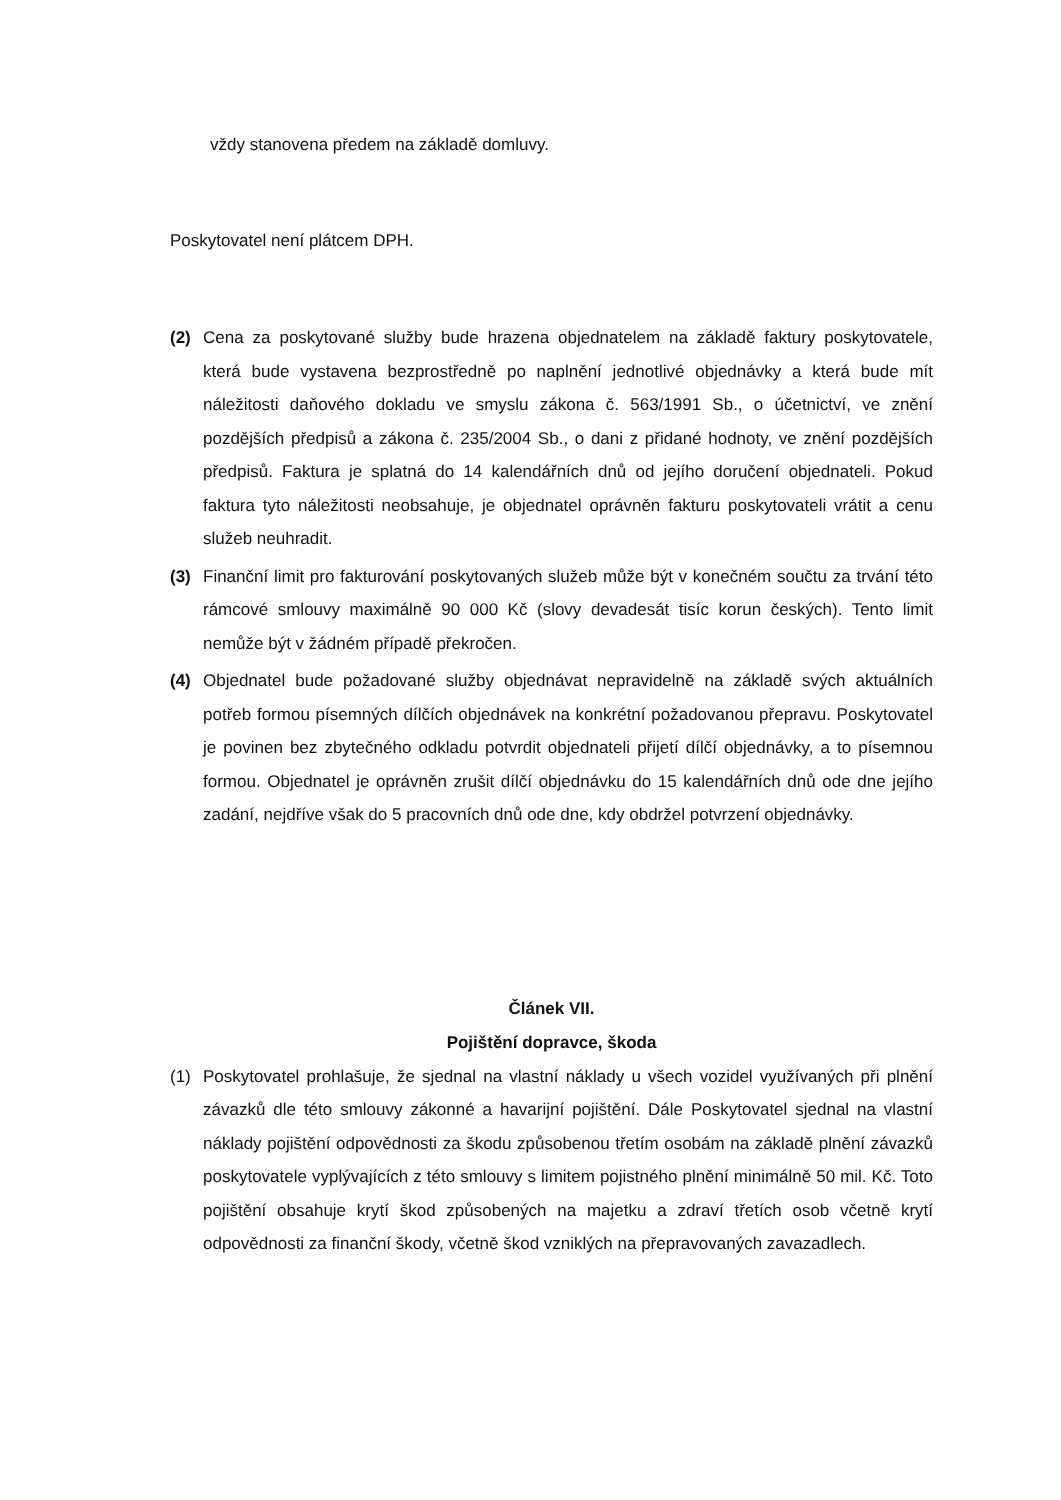vždy stanovena předem na základě domluvy.
Poskytovatel není plátcem DPH.
(2) Cena za poskytované služby bude hrazena objednatelem na základě faktury poskytovatele, která bude vystavena bezprostředně po naplnění jednotlivé objednávky a která bude mít náležitosti daňového dokladu ve smyslu zákona č. 563/1991 Sb., o účetnictví, ve znění pozdějších předpisů a zákona č. 235/2004 Sb., o dani z přidané hodnoty, ve znění pozdějších předpisů. Faktura je splatná do 14 kalendářních dnů od jejího doručení objednateli. Pokud faktura tyto náležitosti neobsahuje, je objednatel oprávněn fakturu poskytovateli vrátit a cenu služeb neuhradit.
(3) Finanční limit pro fakturování poskytovaných služeb může být v konečném součtu za trvání této rámcové smlouvy maximálně 90 000 Kč (slovy devadesát tisíc korun českých). Tento limit nemůže být v žádném případě překročen.
(4) Objednatel bude požadované služby objednávat nepravidelně na základě svých aktuálních potřeb formou písemných dílčích objednávek na konkrétní požadovanou přepravu. Poskytovatel je povinen bez zbytečného odkladu potvrdit objednateli přijetí dílčí objednávky, a to písemnou formou. Objednatel je oprávněn zrušit dílčí objednávku do 15 kalendářních dnů ode dne jejího zadání, nejdříve však do 5 pracovních dnů ode dne, kdy obdržel potvrzení objednávky.
Článek VII.
Pojištění dopravce, škoda
(1) Poskytovatel prohlašuje, že sjednal na vlastní náklady u všech vozidel využívaných při plnění závazků dle této smlouvy zákonné a havarijní pojištění. Dále Poskytovatel sjednal na vlastní náklady pojištění odpovědnosti za škodu způsobenou třetím osobám na základě plnění závazků poskytovatele vyplývajících z této smlouvy s limitem pojistného plnění minimálně 50 mil. Kč. Toto pojištění obsahuje krytí škod způsobených na majetku a zdraví třetích osob včetně krytí odpovědnosti za finanční škody, včetně škod vzniklých na přepravovaných zavazadlech.